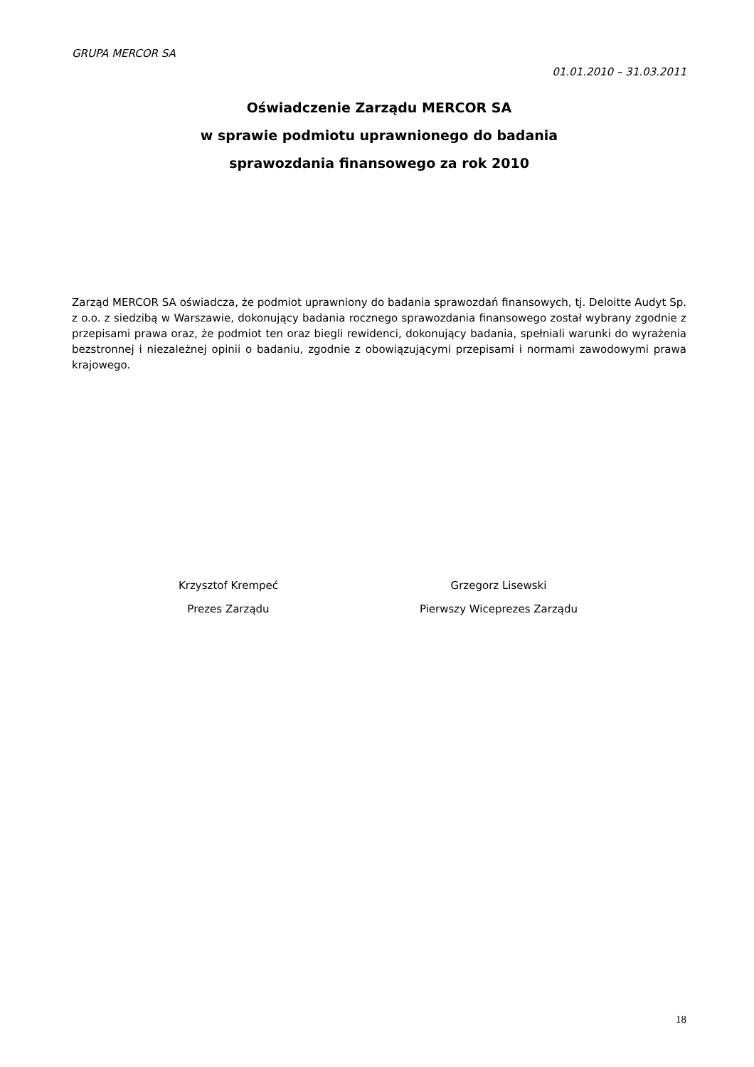GRUPA MERCOR SA
01.01.2010 – 31.03.2011
Oświadczenie Zarządu MERCOR SA
w sprawie podmiotu uprawnionego do badania
sprawozdania finansowego za rok 2010
Zarząd MERCOR SA oświadcza, że podmiot uprawniony do badania sprawozdań finansowych, tj. Deloitte Audyt Sp. z o.o. z siedzibą w Warszawie, dokonujący badania rocznego sprawozdania finansowego został wybrany zgodnie z przepisami prawa oraz, że podmiot ten oraz biegli rewidenci, dokonujący badania, spełniali warunki do wyrażenia bezstronnej i niezależnej opinii o badaniu, zgodnie z obowiązującymi przepisami i normami zawodowymi prawa krajowego.
Krzysztof Krempeć
Prezes Zarządu
Grzegorz Lisewski
Pierwszy Wiceprezes Zarządu
18